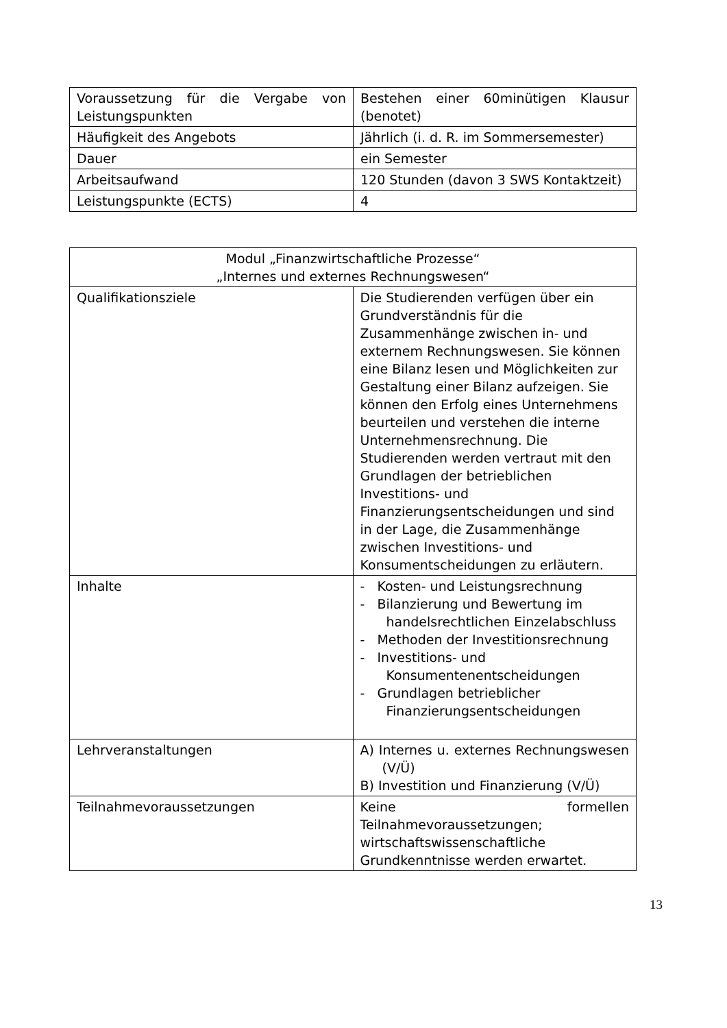| Voraussetzung für die Vergabe von Leistungspunkten | Bestehen einer 60minütigen Klausur (benotet) |
| Häufigkeit des Angebots | Jährlich (i. d. R. im Sommersemester) |
| Dauer | ein Semester |
| Arbeitsaufwand | 120 Stunden (davon 3 SWS Kontaktzeit) |
| Leistungspunkte (ECTS) | 4 |
| Modul „Finanzwirtschaftliche Prozesse“ „Internes und externes Rechnungswesen“ | |
| Qualifikationsziele | Die Studierenden verfügen über ein Grundverständnis für die Zusammenhänge zwischen in- und externem Rechnungswesen. Sie können eine Bilanz lesen und Möglichkeiten zur Gestaltung einer Bilanz aufzeigen. Sie können den Erfolg eines Unternehmens beurteilen und verstehen die interne Unternehmensrechnung. Die Studierenden werden vertraut mit den Grundlagen der betrieblichen Investitions- und Finanzierungsentscheidungen und sind in der Lage, die Zusammenhänge zwischen Investitions- und Konsumentscheidungen zu erläutern. |
| Inhalte | - Kosten- und Leistungsrechnung - Bilanzierung und Bewertung im handelsrechtlichen Einzelabschluss - Methoden der Investitionsrechnung - Investitions- und Konsumentenentscheidungen - Grundlagen betrieblicher Finanzierungsentscheidungen |
| Lehrveranstaltungen | A) Internes u. externes Rechnungswesen (V/Ü) B) Investition und Finanzierung (V/Ü) |
| Teilnahmevoraussetzungen | Keine formellen Teilnahmevoraussetzungen; wirtschaftswissenschaftliche Grundkenntnisse werden erwartet. |
13